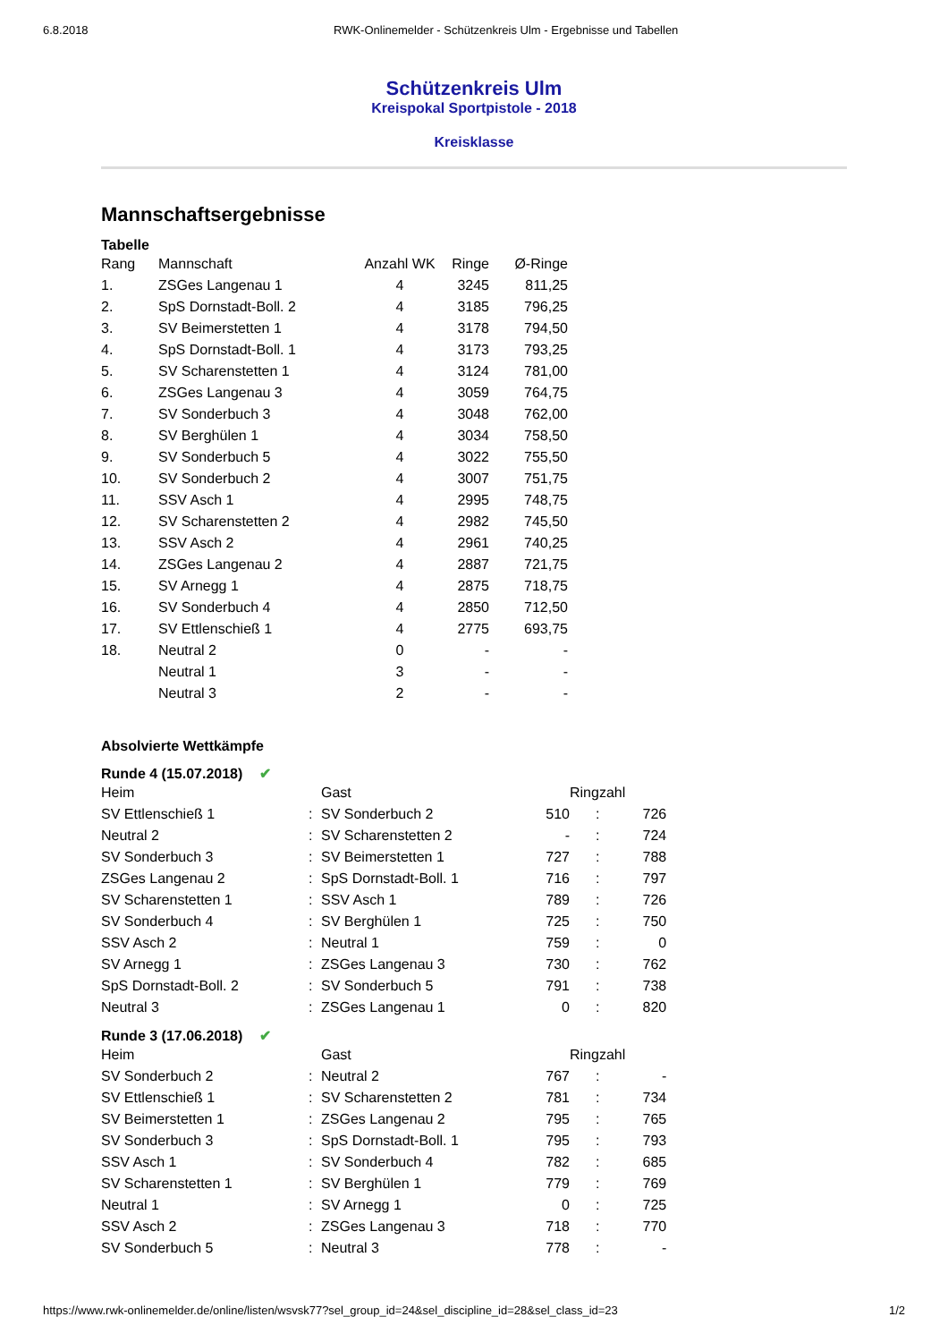6.8.2018 RWK-Onlinemelder - Schützenkreis Ulm - Ergebnisse und Tabellen
Schützenkreis Ulm
Kreispokal Sportpistole - 2018
Kreisklasse
Mannschaftsergebnisse
Tabelle
| Rang | Mannschaft | Anzahl WK | Ringe | Ø-Ringe |
| --- | --- | --- | --- | --- |
| 1. | ZSGes Langenau 1 | 4 | 3245 | 811,25 |
| 2. | SpS Dornstadt-Boll. 2 | 4 | 3185 | 796,25 |
| 3. | SV Beimerstetten 1 | 4 | 3178 | 794,50 |
| 4. | SpS Dornstadt-Boll. 1 | 4 | 3173 | 793,25 |
| 5. | SV Scharenstetten 1 | 4 | 3124 | 781,00 |
| 6. | ZSGes Langenau 3 | 4 | 3059 | 764,75 |
| 7. | SV Sonderbuch 3 | 4 | 3048 | 762,00 |
| 8. | SV Berghülen 1 | 4 | 3034 | 758,50 |
| 9. | SV Sonderbuch 5 | 4 | 3022 | 755,50 |
| 10. | SV Sonderbuch 2 | 4 | 3007 | 751,75 |
| 11. | SSV Asch 1 | 4 | 2995 | 748,75 |
| 12. | SV Scharenstetten 2 | 4 | 2982 | 745,50 |
| 13. | SSV Asch 2 | 4 | 2961 | 740,25 |
| 14. | ZSGes Langenau 2 | 4 | 2887 | 721,75 |
| 15. | SV Arnegg 1 | 4 | 2875 | 718,75 |
| 16. | SV Sonderbuch 4 | 4 | 2850 | 712,50 |
| 17. | SV Ettlenschieß 1 | 4 | 2775 | 693,75 |
| 18. | Neutral 2 | 0 | - | - |
| | Neutral 1 | 3 | - | - |
| | Neutral 3 | 2 | - | - |
Absolvierte Wettkämpfe
Runde 4 (15.07.2018) ✔
| Heim | | Gast | | Ringzahl | |
| --- | --- | --- | --- | --- | --- |
| SV Ettlenschieß 1 | : | SV Sonderbuch 2 | 510 | : | 726 |
| Neutral 2 | : | SV Scharenstetten 2 | - | : | 724 |
| SV Sonderbuch 3 | : | SV Beimerstetten 1 | 727 | : | 788 |
| ZSGes Langenau 2 | : | SpS Dornstadt-Boll. 1 | 716 | : | 797 |
| SV Scharenstetten 1 | : | SSV Asch 1 | 789 | : | 726 |
| SV Sonderbuch 4 | : | SV Berghülen 1 | 725 | : | 750 |
| SSV Asch 2 | : | Neutral 1 | 759 | : | 0 |
| SV Arnegg 1 | : | ZSGes Langenau 3 | 730 | : | 762 |
| SpS Dornstadt-Boll. 2 | : | SV Sonderbuch 5 | 791 | : | 738 |
| Neutral 3 | : | ZSGes Langenau 1 | 0 | : | 820 |
Runde 3 (17.06.2018) ✔
| Heim | | Gast | | Ringzahl | |
| --- | --- | --- | --- | --- | --- |
| SV Sonderbuch 2 | : | Neutral 2 | 767 | : | - |
| SV Ettlenschieß 1 | : | SV Scharenstetten 2 | 781 | : | 734 |
| SV Beimerstetten 1 | : | ZSGes Langenau 2 | 795 | : | 765 |
| SV Sonderbuch 3 | : | SpS Dornstadt-Boll. 1 | 795 | : | 793 |
| SSV Asch 1 | : | SV Sonderbuch 4 | 782 | : | 685 |
| SV Scharenstetten 1 | : | SV Berghülen 1 | 779 | : | 769 |
| Neutral 1 | : | SV Arnegg 1 | 0 | : | 725 |
| SSV Asch 2 | : | ZSGes Langenau 3 | 718 | : | 770 |
| SV Sonderbuch 5 | : | Neutral 3 | 778 | : | - |
https://www.rwk-onlinemelder.de/online/listen/wsvsk77?sel_group_id=24&sel_discipline_id=28&sel_class_id=23 1/2